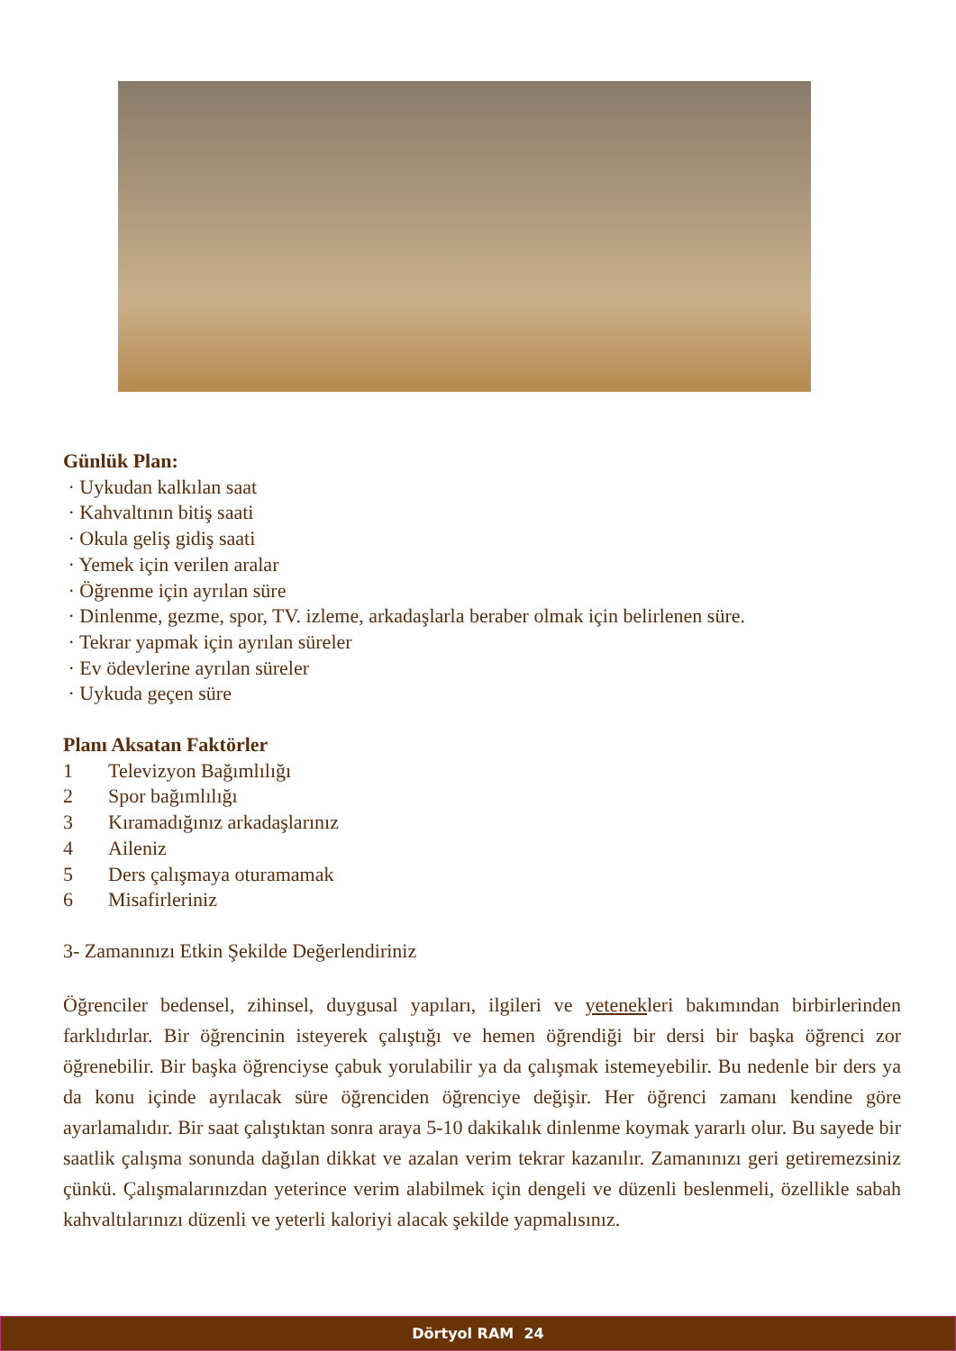Günlük Plan:
· Uykudan kalkılan saat
· Kahvaltının bitiş saati
· Okula geliş gidiş saati
· Yemek için verilen aralar
· Öğrenme için ayrılan süre
· Dinlenme, gezme, spor, TV. izleme, arkadaşlarla beraber olmak için belirlenen süre.
· Tekrar yapmak için ayrılan süreler
· Ev ödevlerine ayrılan süreler
· Uykuda geçen süre
Planı Aksatan Faktörler
1 Televizyon Bağımlılığı
2 Spor bağımlılığı
3 Kıramadığınız arkadaşlarınız
4 Aileniz
5 Ders çalışmaya oturamamak
6 Misafirleriniz
3- Zamanınızı Etkin Şekilde Değerlendiriniz
Öğrenciler bedensel, zihinsel, duygusal yapıları, ilgileri ve yetenekleri bakımından birbirlerinden farklıdırlar. Bir öğrencinin isteyerek çalıştığı ve hemen öğrendiği bir dersi bir başka öğrenci zor öğrenebilir. Bir başka öğrenciyse çabuk yorulabilir ya da çalışmak istemeyebilir. Bu nedenle bir ders ya da konu içinde ayrılacak süre öğrenciden öğrenciye değişir. Her öğrenci zamanı kendine göre ayarlamalıdır. Bir saat çalıştıktan sonra araya 5-10 dakikalık dinlenme koymak yararlı olur. Bu sayede bir saatlik çalışma sonunda dağılan dikkat ve azalan verim tekrar kazanılır. Zamanınızı geri getiremezsiniz çünkü. Çalışmalarınızdan yeterince verim alabilmek için dengeli ve düzenli beslenmeli, özellikle sabah kahvaltılarınızı düzenli ve yeterli kaloriyi alacak şekilde yapmalısınız.
Dörtyol RAM 24